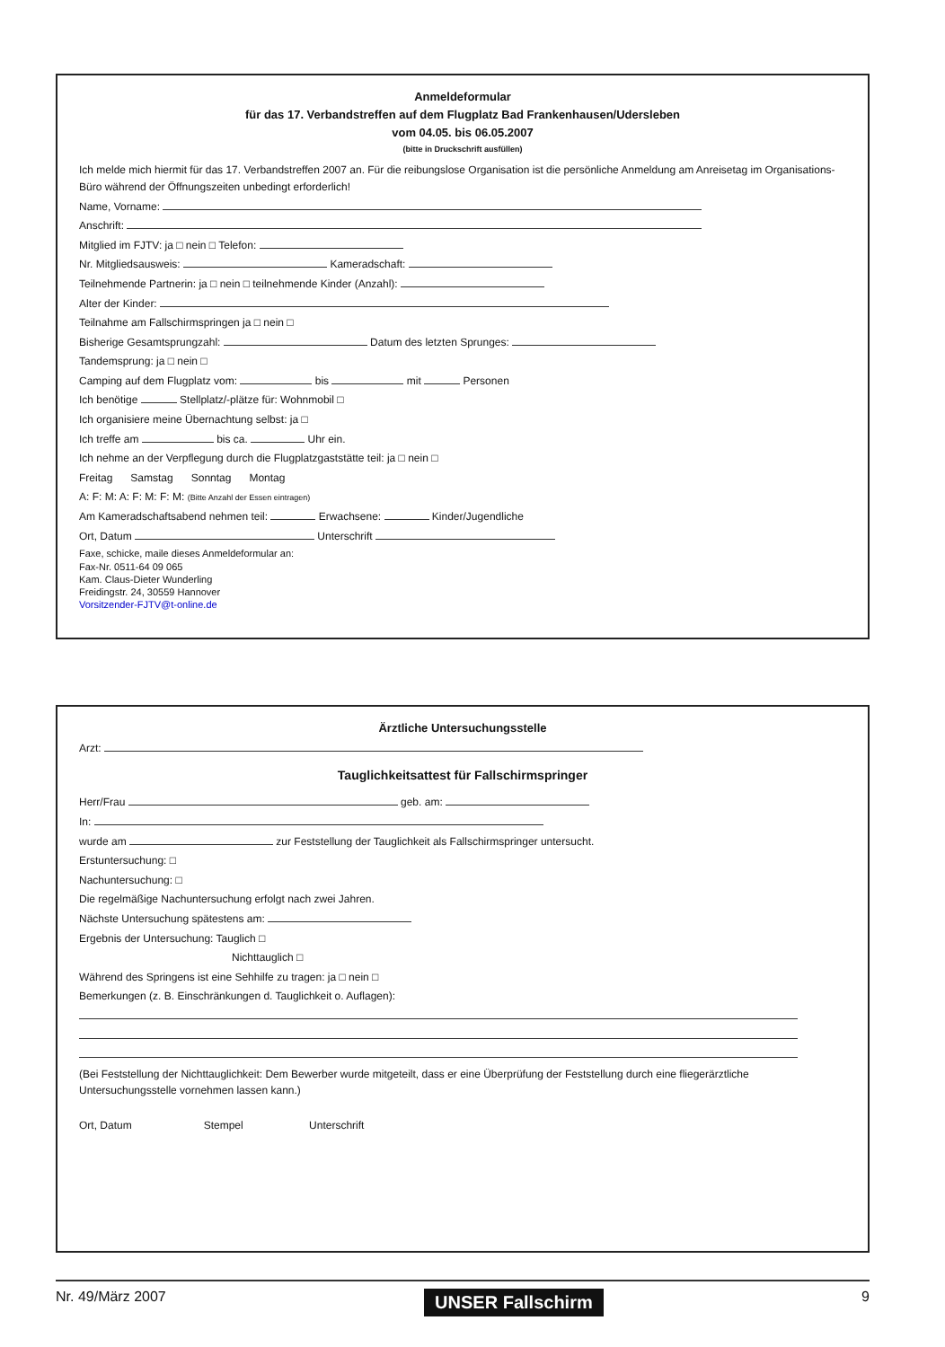Anmeldeformular
für das 17. Verbandstreffen auf dem Flugplatz Bad Frankenhausen/Udersleben
vom 04.05. bis 06.05.2007
(bitte in Druckschrift ausfüllen)
Ich melde mich hiermit für das 17. Verbandstreffen 2007 an. Für die reibungslose Organisation ist die persönliche Anmeldung am Anreisetag im Organisations-Büro während der Öffnungszeiten unbedingt erforderlich!
Name, Vorname:
Anschrift:
Mitglied im FJTV: ja □ nein □ Telefon:
Nr. Mitgliedsausweis: Kameradschaft:
Teilnehmende Partnerin: ja □ nein □ teilnehmende Kinder (Anzahl):
Alter der Kinder:
Teilnahme am Fallschirmspringen ja □ nein □
Bisherige Gesamtsprungzahl: Datum des letzten Sprunges:
Tandemsprung: ja □ nein □
Camping auf dem Flugplatz vom: bis mit Personen
Ich benötige Stellplatz/-plätze für: Wohnmobil □
Ich organisiere meine Übernachtung selbst: ja □
Ich treffe am bis ca. Uhr ein.
Ich nehme an der Verpflegung durch die Flugplatzgaststätte teil: ja □ nein □
Freitag Samstag Sonntag Montag
A: F: M: A: F: M: F: M: (Bitte Anzahl der Essen eintragen)
Am Kameradschaftsabend nehmen teil: Erwachsene: Kinder/Jugendliche
Ort, Datum Unterschrift
Faxe, schicke, maile dieses Anmeldeformular an:
Fax-Nr. 0511-64 09 065
Kam. Claus-Dieter Wunderling
Freidingstr. 24, 30559 Hannover
Vorsitzender-FJTV@t-online.de
Ärztliche Untersuchungsstelle
Arzt:
Tauglichkeitsattest für Fallschirmspringer
Herr/Frau geb. am:
In:
wurde am zur Feststellung der Tauglichkeit als Fallschirmspringer untersucht.
Erstuntersuchung: □
Nachuntersuchung: □
Die regelmäßige Nachuntersuchung erfolgt nach zwei Jahren.
Nächste Untersuchung spätestens am:
Ergebnis der Untersuchung: Tauglich □
Nichttauglich □
Während des Springens ist eine Sehhilfe zu tragen: ja □ nein □
Bemerkungen (z. B. Einschränkungen d. Tauglichkeit o. Auflagen):
(Bei Feststellung der Nichttauglichkeit: Dem Bewerber wurde mitgeteilt, dass er eine Überprüfung der Feststellung durch eine fliegerärztliche Untersuchungsstelle vornehmen lassen kann.)
Ort, Datum Stempel Unterschrift
Nr. 49/März 2007 UNSER Fallschirm 9